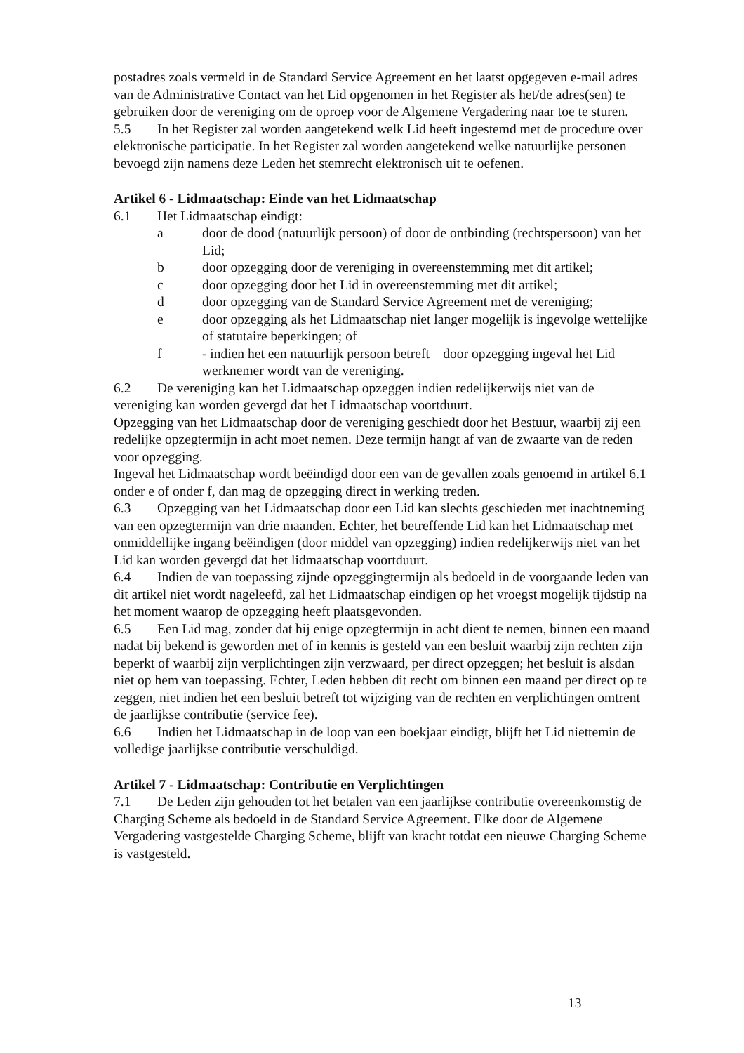postadres zoals vermeld in de Standard Service Agreement en het laatst opgegeven e-mail adres van de Administrative Contact van het Lid opgenomen in het Register als het/de adres(sen) te gebruiken door de vereniging om de oproep voor de Algemene Vergadering naar toe te sturen.
5.5 In het Register zal worden aangetekend welk Lid heeft ingestemd met de procedure over elektronische participatie. In het Register zal worden aangetekend welke natuurlijke personen bevoegd zijn namens deze Leden het stemrecht elektronisch uit te oefenen.
Artikel 6 - Lidmaatschap: Einde van het Lidmaatschap
6.1 Het Lidmaatschap eindigt:
a door de dood (natuurlijk persoon) of door de ontbinding (rechtspersoon) van het Lid;
b door opzegging door de vereniging in overeenstemming met dit artikel;
c door opzegging door het Lid in overeenstemming met dit artikel;
d door opzegging van de Standard Service Agreement met de vereniging;
e door opzegging als het Lidmaatschap niet langer mogelijk is ingevolge wettelijke of statutaire beperkingen; of
f - indien het een natuurlijk persoon betreft – door opzegging ingeval het Lid werknemer wordt van de vereniging.
6.2 De vereniging kan het Lidmaatschap opzeggen indien redelijkerwijs niet van de vereniging kan worden gevergd dat het Lidmaatschap voortduurt.
Opzegging van het Lidmaatschap door de vereniging geschiedt door het Bestuur, waarbij zij een redelijke opzegtermijn in acht moet nemen. Deze termijn hangt af van de zwaarte van de reden voor opzegging.
Ingeval het Lidmaatschap wordt beëindigd door een van de gevallen zoals genoemd in artikel 6.1 onder e of onder f, dan mag de opzegging direct in werking treden.
6.3 Opzegging van het Lidmaatschap door een Lid kan slechts geschieden met inachtneming van een opzegtermijn van drie maanden. Echter, het betreffende Lid kan het Lidmaatschap met onmiddellijke ingang beëindigen (door middel van opzegging) indien redelijkerwijs niet van het Lid kan worden gevergd dat het lidmaatschap voortduurt.
6.4 Indien de van toepassing zijnde opzeggingtermijn als bedoeld in de voorgaande leden van dit artikel niet wordt nageleefd, zal het Lidmaatschap eindigen op het vroegst mogelijk tijdstip na het moment waarop de opzegging heeft plaatsgevonden.
6.5 Een Lid mag, zonder dat hij enige opzegtermijn in acht dient te nemen, binnen een maand nadat bij bekend is geworden met of in kennis is gesteld van een besluit waarbij zijn rechten zijn beperkt of waarbij zijn verplichtingen zijn verzwaard, per direct opzeggen; het besluit is alsdan niet op hem van toepassing. Echter, Leden hebben dit recht om binnen een maand per direct op te zeggen, niet indien het een besluit betreft tot wijziging van de rechten en verplichtingen omtrent de jaarlijkse contributie (service fee).
6.6 Indien het Lidmaatschap in de loop van een boekjaar eindigt, blijft het Lid niettemin de volledige jaarlijkse contributie verschuldigd.
Artikel 7 - Lidmaatschap: Contributie en Verplichtingen
7.1 De Leden zijn gehouden tot het betalen van een jaarlijkse contributie overeenkomstig de Charging Scheme als bedoeld in de Standard Service Agreement. Elke door de Algemene Vergadering vastgestelde Charging Scheme, blijft van kracht totdat een nieuwe Charging Scheme is vastgesteld.
13